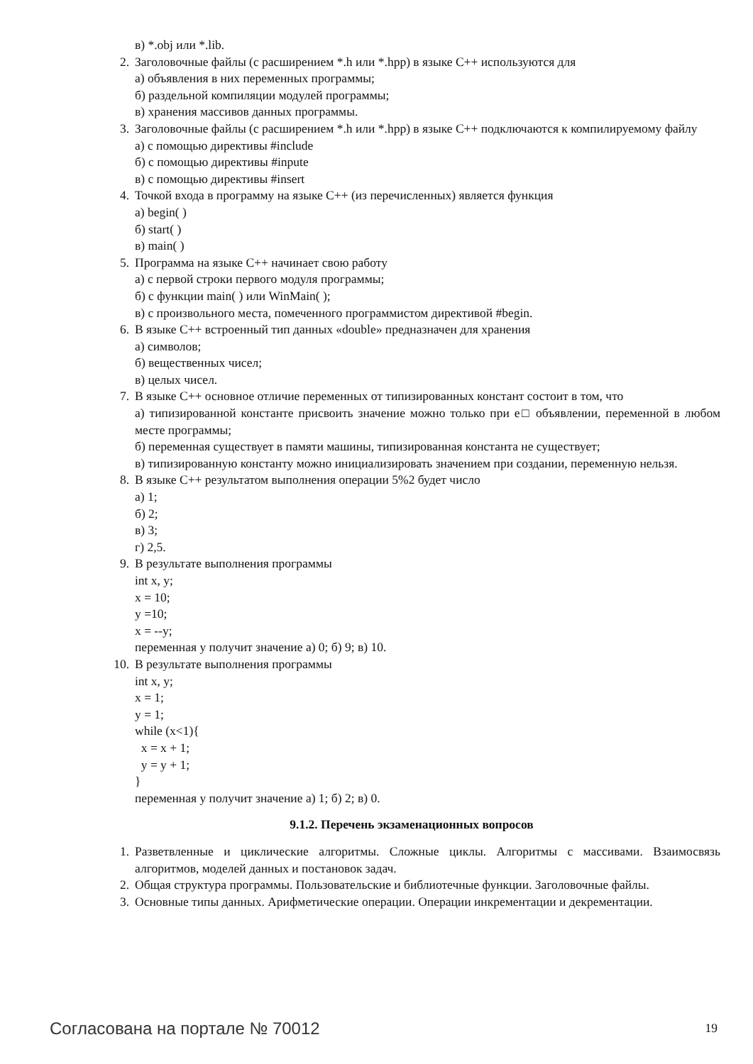в) *.obj или *.lib.
2. Заголовочные файлы (с расширением *.h или *.hpp) в языке С++ используются для
а) объявления в них переменных программы;
б) раздельной компиляции модулей программы;
в) хранения массивов данных программы.
3. Заголовочные файлы (с расширением *.h или *.hpp) в языке С++ подключаются к компилируемому файлу
а) с помощью директивы #include
б) с помощью директивы #inpute
в) с помощью директивы #insert
4. Точкой входа в программу на языке С++ (из перечисленных) является функция
а) begin( )
б) start( )
в) main( )
5. Программа на языке С++ начинает свою работу
а) с первой строки первого модуля программы;
б) с функции main( ) или WinMain( );
в) с произвольного места, помеченного программистом директивой #begin.
6. В языке С++ встроенный тип данных «double» предназначен для хранения
а) символов;
б) вещественных чисел;
в) целых чисел.
7. В языке С++ основное отличие переменных от типизированных констант состоит в том, что
а) типизированной константе присвоить значение можно только при е□ объявлении, переменной в любом месте программы;
б) переменная существует в памяти машины, типизированная константа не существует;
в) типизированную константу можно инициализировать значением при создании, переменную нельзя.
8. В языке С++ результатом выполнения операции 5%2 будет число
а) 1;
б) 2;
в) 3;
г) 2,5.
9. В результате выполнения программы
int x, y;
x = 10;
y =10;
x = --y;
переменная y получит значение а) 0; б) 9; в) 10.
10. В результате выполнения программы
int x, y;
x = 1;
y = 1;
while (x<1){
x = x + 1;
y = y + 1;
}
переменная y получит значение а) 1; б) 2; в) 0.
9.1.2. Перечень экзаменационных вопросов
1. Разветвленные и циклические алгоритмы. Сложные циклы. Алгоритмы с массивами. Взаимосвязь алгоритмов, моделей данных и постановок задач.
2. Общая структура программы. Пользовательские и библиотечные функции. Заголовочные файлы.
3. Основные типы данных. Арифметические операции. Операции инкрементации и декрементации.
Согласована на портале № 70012 19